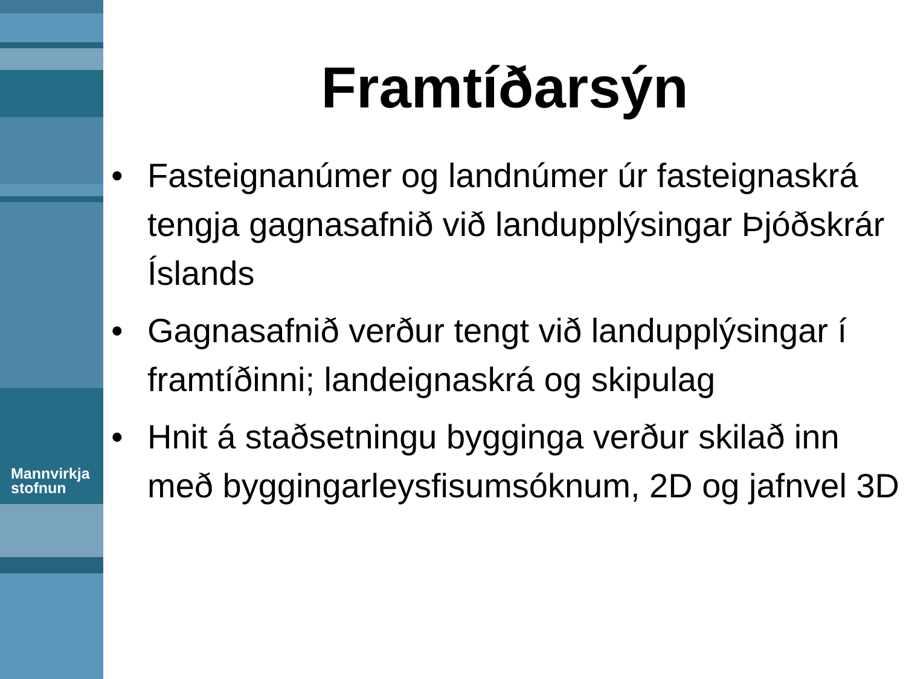Mannvirkja
stofnun
Framtíðarsýn
• Fasteignanúmer og landnúmer úr fasteignaskrá tengja gagnasafnið við landupplýsingar Þjóðskrár Íslands
• Gagnasafnið verður tengt við landupplýsingar í framtíðinni; landeignaskrá og skipulag
• Hnit á staðsetningu bygginga verður skilað inn með byggingarleysfisumsóknum, 2D og jafnvel 3D